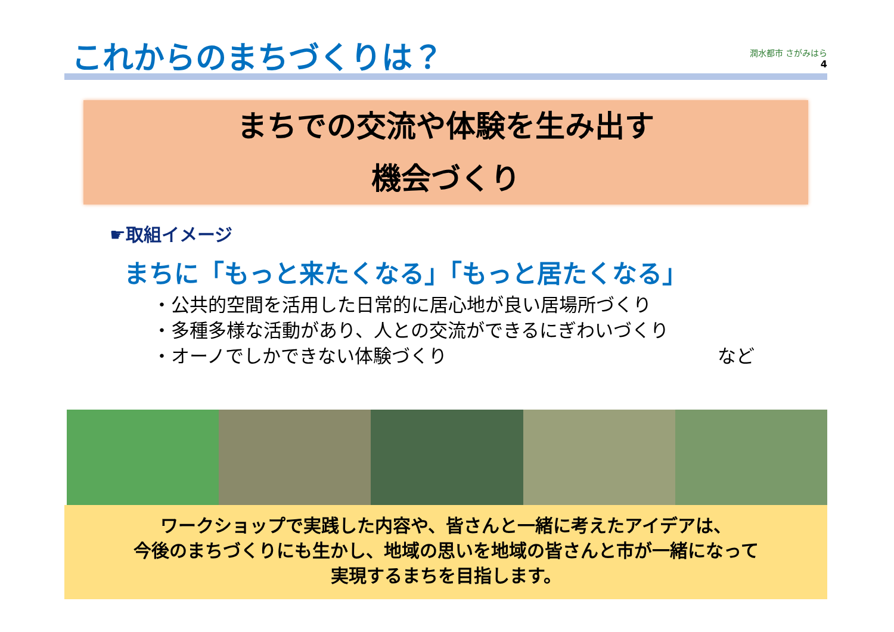これからのまちづくりは？
潤水都市 さがみはら
4
まちでの交流や体験を生み出す
機会づくり
☛取組イメージ
まちに「もっと来たくなる」「もっと居たくなる」
・公共的空間を活用した日常的に居心地が良い居場所づくり
・多種多様な活動があり、人との交流ができるにぎわいづくり
・オーノでしかできない体験づくり など
ワークショップで実践した内容や、皆さんと一緒に考えたアイデアは、
今後のまちづくりにも生かし、地域の思いを地域の皆さんと市が一緒になって
実現するまちを目指します。